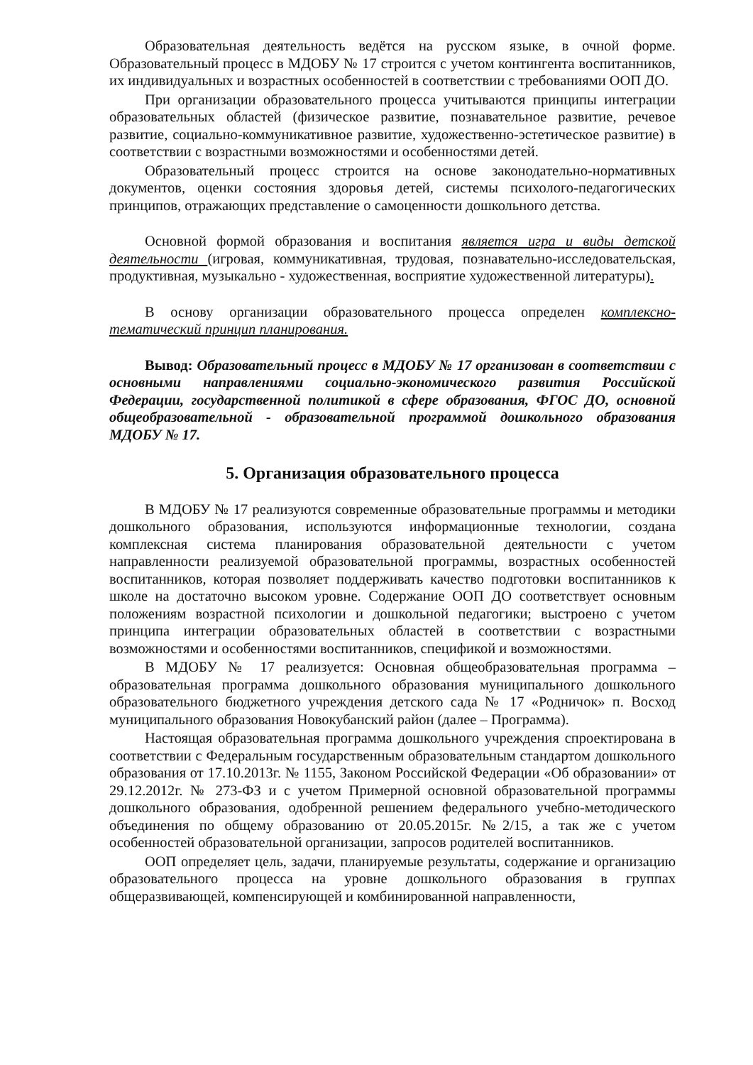Образовательная деятельность ведётся на русском языке, в очной форме. Образовательный процесс в МДОБУ № 17 строится с учетом контингента воспитанников, их индивидуальных и возрастных особенностей в соответствии с требованиями ООП ДО.
При организации образовательного процесса учитываются принципы интеграции образовательных областей (физическое развитие, познавательное развитие, речевое развитие, социально-коммуникативное развитие, художественно-эстетическое развитие) в соответствии с возрастными возможностями и особенностями детей.
Образовательный процесс строится на основе законодательно-нормативных документов, оценки состояния здоровья детей, системы психолого-педагогических принципов, отражающих представление о самоценности дошкольного детства.
Основной формой образования и воспитания является игра и виды детской деятельности (игровая, коммуникативная, трудовая, познавательно-исследовательская, продуктивная, музыкально - художественная, восприятие художественной литературы).
В основу организации образовательного процесса определен комплексно-тематический принцип планирования.
Вывод: Образовательный процесс в МДОБУ № 17 организован в соответствии с основными направлениями социально-экономического развития Российской Федерации, государственной политикой в сфере образования, ФГОС ДО, основной общеобразовательной - образовательной программой дошкольного образования МДОБУ № 17.
5. Организация образовательного процесса
В МДОБУ № 17 реализуются современные образовательные программы и методики дошкольного образования, используются информационные технологии, создана комплексная система планирования образовательной деятельности с учетом направленности реализуемой образовательной программы, возрастных особенностей воспитанников, которая позволяет поддерживать качество подготовки воспитанников к школе на достаточно высоком уровне. Содержание ООП ДО соответствует основным положениям возрастной психологии и дошкольной педагогики; выстроено с учетом принципа интеграции образовательных областей в соответствии с возрастными возможностями и особенностями воспитанников, спецификой и возможностями.
В МДОБУ № 17 реализуется: Основная общеобразовательная программа – образовательная программа дошкольного образования муниципального дошкольного образовательного бюджетного учреждения детского сада № 17 «Родничок» п. Восход муниципального образования Новокубанский район (далее – Программа).
Настоящая образовательная программа дошкольного учреждения спроектирована в соответствии с Федеральным государственным образовательным стандартом дошкольного образования от 17.10.2013г. № 1155, Законом Российской Федерации «Об образовании» от 29.12.2012г. № 273-ФЗ и с учетом Примерной основной образовательной программы дошкольного образования, одобренной решением федерального учебно-методического объединения по общему образованию от 20.05.2015г. №2/15, а так же с учетом особенностей образовательной организации, запросов родителей воспитанников.
ООП определяет цель, задачи, планируемые результаты, содержание и организацию образовательного процесса на уровне дошкольного образования в группах общеразвивающей, компенсирующей и комбинированной направленности,